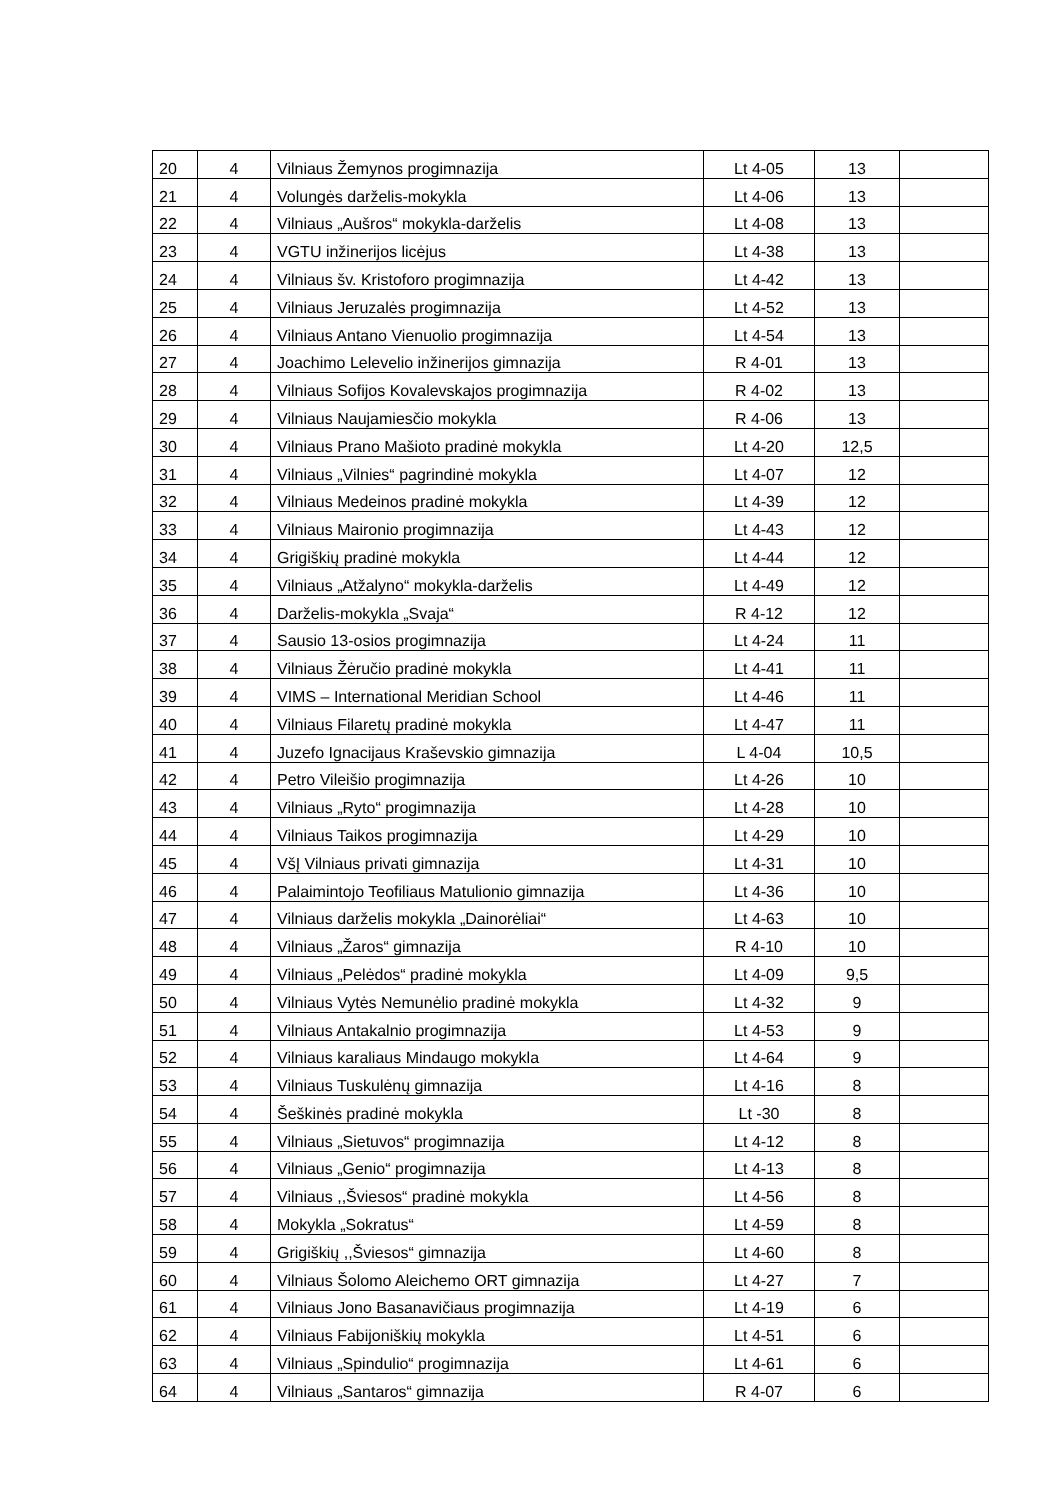| 20 | 4 | Vilniaus Žemynos progimnazija | Lt 4-05 | 13 | |
| 21 | 4 | Volungės darželis-mokykla | Lt 4-06 | 13 | |
| 22 | 4 | Vilniaus „Aušros“ mokykla-darželis | Lt 4-08 | 13 | |
| 23 | 4 | VGTU inžinerijos licėjus | Lt 4-38 | 13 | |
| 24 | 4 | Vilniaus šv. Kristoforo progimnazija | Lt 4-42 | 13 | |
| 25 | 4 | Vilniaus Jeruzalės progimnazija | Lt 4-52 | 13 | |
| 26 | 4 | Vilniaus Antano Vienuolio progimnazija | Lt 4-54 | 13 | |
| 27 | 4 | Joachimo Lelevelio inžinerijos gimnazija | R 4-01 | 13 | |
| 28 | 4 | Vilniaus Sofijos Kovalevskajos progimnazija | R 4-02 | 13 | |
| 29 | 4 | Vilniaus Naujamiesčio mokykla | R 4-06 | 13 | |
| 30 | 4 | Vilniaus Prano Mašioto pradinė mokykla | Lt 4-20 | 12,5 | |
| 31 | 4 | Vilniaus „Vilnies“ pagrindinė mokykla | Lt 4-07 | 12 | |
| 32 | 4 | Vilniaus Medeinos pradinė mokykla | Lt 4-39 | 12 | |
| 33 | 4 | Vilniaus Maironio progimnazija | Lt 4-43 | 12 | |
| 34 | 4 | Grigiškių pradinė mokykla | Lt 4-44 | 12 | |
| 35 | 4 | Vilniaus „Atžalyno“ mokykla-darželis | Lt 4-49 | 12 | |
| 36 | 4 | Darželis-mokykla „Svaja“ | R 4-12 | 12 | |
| 37 | 4 | Sausio 13-osios progimnazija | Lt 4-24 | 11 | |
| 38 | 4 | Vilniaus Žėručio pradinė mokykla | Lt 4-41 | 11 | |
| 39 | 4 | VIMS – International Meridian School | Lt 4-46 | 11 | |
| 40 | 4 | Vilniaus Filaretų pradinė mokykla | Lt 4-47 | 11 | |
| 41 | 4 | Juzefo Ignacijaus Kraševskio gimnazija | L 4-04 | 10,5 | |
| 42 | 4 | Petro Vileišio progimnazija | Lt 4-26 | 10 | |
| 43 | 4 | Vilniaus „Ryto“ progimnazija | Lt 4-28 | 10 | |
| 44 | 4 | Vilniaus Taikos progimnazija | Lt 4-29 | 10 | |
| 45 | 4 | VšĮ Vilniaus privati gimnazija | Lt 4-31 | 10 | |
| 46 | 4 | Palaimintojo Teofiliaus Matulionio gimnazija | Lt 4-36 | 10 | |
| 47 | 4 | Vilniaus darželis mokykla „Dainorėliai“ | Lt 4-63 | 10 | |
| 48 | 4 | Vilniaus „Žaros“ gimnazija | R 4-10 | 10 | |
| 49 | 4 | Vilniaus „Pelėdos“ pradinė mokykla | Lt 4-09 | 9,5 | |
| 50 | 4 | Vilniaus Vytės Nemunėlio pradinė mokykla | Lt 4-32 | 9 | |
| 51 | 4 | Vilniaus Antakalnio progimnazija | Lt 4-53 | 9 | |
| 52 | 4 | Vilniaus karaliaus Mindaugo mokykla | Lt 4-64 | 9 | |
| 53 | 4 | Vilniaus Tuskulėnų gimnazija | Lt 4-16 | 8 | |
| 54 | 4 | Šeškinės pradinė mokykla | Lt -30 | 8 | |
| 55 | 4 | Vilniaus „Sietuvos“ progimnazija | Lt 4-12 | 8 | |
| 56 | 4 | Vilniaus „Genio“ progimnazija | Lt 4-13 | 8 | |
| 57 | 4 | Vilniaus ,,Šviesos“ pradinė mokykla | Lt 4-56 | 8 | |
| 58 | 4 | Mokykla „Sokratus“ | Lt 4-59 | 8 | |
| 59 | 4 | Grigiškių ,,Šviesos“ gimnazija | Lt 4-60 | 8 | |
| 60 | 4 | Vilniaus Šolomo Aleichemo ORT gimnazija | Lt 4-27 | 7 | |
| 61 | 4 | Vilniaus Jono Basanavičiaus progimnazija | Lt 4-19 | 6 | |
| 62 | 4 | Vilniaus Fabijoniškių mokykla | Lt 4-51 | 6 | |
| 63 | 4 | Vilniaus „Spindulio“ progimnazija | Lt 4-61 | 6 | |
| 64 | 4 | Vilniaus „Santaros“ gimnazija | R 4-07 | 6 | |